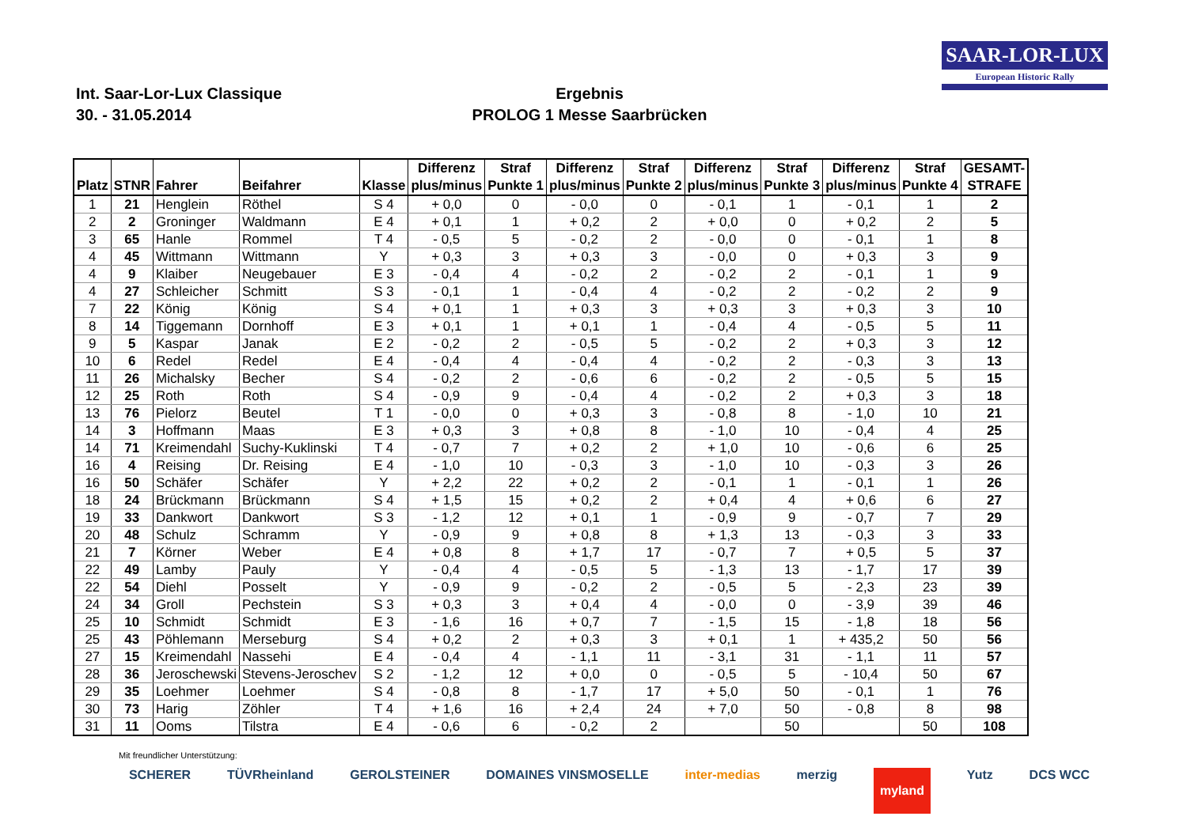Int. Saar-Lor-Lux Classique
30. - 31.05.2014
Ergebnis
PROLOG 1 Messe Saarbrücken
SAAR-LOR-LUX
European Historic Rally
| Platz | STNR | Fahrer | Beifahrer | Klasse | Differenz plus/minus | Straf Punkte 1 | Differenz plus/minus | Straf Punkte 2 | Differenz plus/minus | Straf Punkte 3 | Differenz plus/minus | Straf Punkte 4 | GESAMT- STRAFE |
| --- | --- | --- | --- | --- | --- | --- | --- | --- | --- | --- | --- | --- | --- |
| 1 | 21 | Henglein | Röthel | S 4 | + 0,0 | 0 | - 0,0 | 0 | - 0,1 | 1 | - 0,1 | 1 | 2 |
| 2 | 2 | Groninger | Waldmann | E 4 | + 0,1 | 1 | + 0,2 | 2 | + 0,0 | 0 | + 0,2 | 2 | 5 |
| 3 | 65 | Hanle | Rommel | T 4 | - 0,5 | 5 | - 0,2 | 2 | - 0,0 | 0 | - 0,1 | 1 | 8 |
| 4 | 45 | Wittmann | Wittmann | Y | + 0,3 | 3 | + 0,3 | 3 | - 0,0 | 0 | + 0,3 | 3 | 9 |
| 4 | 9 | Klaiber | Neugebauer | E 3 | - 0,4 | 4 | - 0,2 | 2 | - 0,2 | 2 | - 0,1 | 1 | 9 |
| 4 | 27 | Schleicher | Schmitt | S 3 | - 0,1 | 1 | - 0,4 | 4 | - 0,2 | 2 | - 0,2 | 2 | 9 |
| 7 | 22 | König | König | S 4 | + 0,1 | 1 | + 0,3 | 3 | + 0,3 | 3 | + 0,3 | 3 | 10 |
| 8 | 14 | Tiggemann | Dornhoff | E 3 | + 0,1 | 1 | + 0,1 | 1 | - 0,4 | 4 | - 0,5 | 5 | 11 |
| 9 | 5 | Kaspar | Janak | E 2 | - 0,2 | 2 | - 0,5 | 5 | - 0,2 | 2 | + 0,3 | 3 | 12 |
| 10 | 6 | Redel | Redel | E 4 | - 0,4 | 4 | - 0,4 | 4 | - 0,2 | 2 | - 0,3 | 3 | 13 |
| 11 | 26 | Michalsky | Becher | S 4 | - 0,2 | 2 | - 0,6 | 6 | - 0,2 | 2 | - 0,5 | 5 | 15 |
| 12 | 25 | Roth | Roth | S 4 | - 0,9 | 9 | - 0,4 | 4 | - 0,2 | 2 | + 0,3 | 3 | 18 |
| 13 | 76 | Pielorz | Beutel | T 1 | - 0,0 | 0 | + 0,3 | 3 | - 0,8 | 8 | - 1,0 | 10 | 21 |
| 14 | 3 | Hoffmann | Maas | E 3 | + 0,3 | 3 | + 0,8 | 8 | - 1,0 | 10 | - 0,4 | 4 | 25 |
| 14 | 71 | Kreimendahl | Suchy-Kuklinski | T 4 | - 0,7 | 7 | + 0,2 | 2 | + 1,0 | 10 | - 0,6 | 6 | 25 |
| 16 | 4 | Reising | Dr. Reising | E 4 | - 1,0 | 10 | - 0,3 | 3 | - 1,0 | 10 | - 0,3 | 3 | 26 |
| 16 | 50 | Schäfer | Schäfer | Y | + 2,2 | 22 | + 0,2 | 2 | - 0,1 | 1 | - 0,1 | 1 | 26 |
| 18 | 24 | Brückmann | Brückmann | S 4 | + 1,5 | 15 | + 0,2 | 2 | + 0,4 | 4 | + 0,6 | 6 | 27 |
| 19 | 33 | Dankwort | Dankwort | S 3 | - 1,2 | 12 | + 0,1 | 1 | - 0,9 | 9 | - 0,7 | 7 | 29 |
| 20 | 48 | Schulz | Schramm | Y | - 0,9 | 9 | + 0,8 | 8 | + 1,3 | 13 | - 0,3 | 3 | 33 |
| 21 | 7 | Körner | Weber | E 4 | + 0,8 | 8 | + 1,7 | 17 | - 0,7 | 7 | + 0,5 | 5 | 37 |
| 22 | 49 | Lamby | Pauly | Y | - 0,4 | 4 | - 0,5 | 5 | - 1,3 | 13 | - 1,7 | 17 | 39 |
| 22 | 54 | Diehl | Posselt | Y | - 0,9 | 9 | - 0,2 | 2 | - 0,5 | 5 | - 2,3 | 23 | 39 |
| 24 | 34 | Groll | Pechstein | S 3 | + 0,3 | 3 | + 0,4 | 4 | - 0,0 | 0 | - 3,9 | 39 | 46 |
| 25 | 10 | Schmidt | Schmidt | E 3 | - 1,6 | 16 | + 0,7 | 7 | - 1,5 | 15 | - 1,8 | 18 | 56 |
| 25 | 43 | Pöhlemann | Merseburg | S 4 | + 0,2 | 2 | + 0,3 | 3 | + 0,1 | 1 | + 435,2 | 50 | 56 |
| 27 | 15 | Kreimendahl | Nassehi | E 4 | - 0,4 | 4 | - 1,1 | 11 | - 3,1 | 31 | - 1,1 | 11 | 57 |
| 28 | 36 | Jeroschewski | Stevens-Jeroschev | S 2 | - 1,2 | 12 | + 0,0 | 0 | - 0,5 | 5 | - 10,4 | 50 | 67 |
| 29 | 35 | Loehmer | Loehmer | S 4 | - 0,8 | 8 | - 1,7 | 17 | + 5,0 | 50 | - 0,1 | 1 | 76 |
| 30 | 73 | Harig | Zöhler | T 4 | + 1,6 | 16 | + 2,4 | 24 | + 7,0 | 50 | - 0,8 | 8 | 98 |
| 31 | 11 | Ooms | Tilstra | E 4 | - 0,6 | 6 | - 0,2 | 2 | | 50 | | 50 | 108 |
Mit freundlicher Unterstützung:
SCHERER TÜVRheinland GEROLSTEINER DOMAINES VINSMOSELLE inter-medias merzig myland Yutz DCS WCC